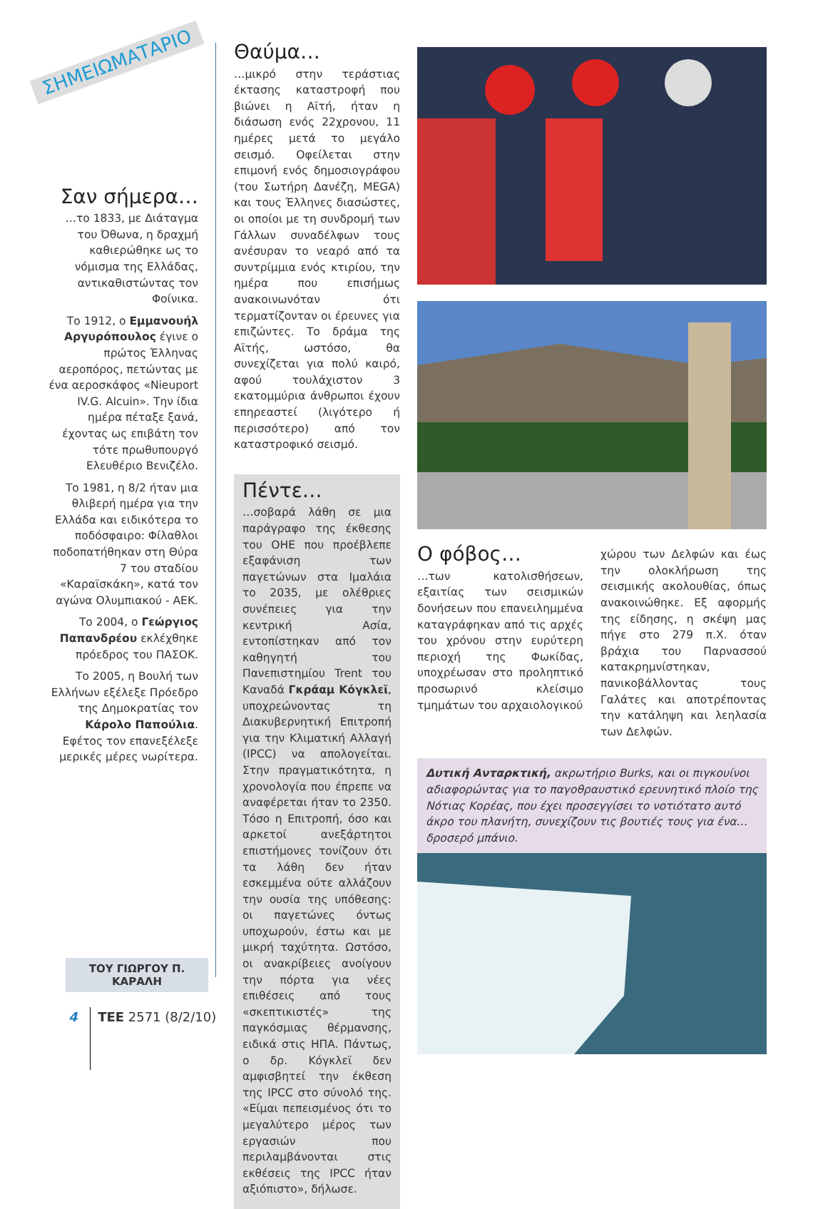ΣΗΜΕΙΩΜΑΤΑΡΙΟ
Σαν σήμερα…
…το 1833, με Διάταγμα του Όθωνα, η δραχμή καθιερώθηκε ως το νόμισμα της Ελλάδας, αντικαθιστώντας τον Φοίνικα.
Το 1912, ο Εμμανουήλ Αργυρόπουλος έγινε ο πρώτος Έλληνας αεροπόρος, πετώντας με ένα αεροσκάφος «Nieuport IV.G. Alcuin». Την ίδια ημέρα πέταξε ξανά, έχοντας ως επιβάτη τον τότε πρωθυπουργό Ελευθέριο Βενιζέλο.
Το 1981, η 8/2 ήταν μια θλιβερή ημέρα για την Ελλάδα και ειδικότερα το ποδόσφαιρο: Φίλαθλοι ποδοπατήθηκαν στη Θύρα 7 του σταδίου «Καραϊσκάκη», κατά τον αγώνα Ολυμπιακού - ΑΕΚ.
Το 2004, ο Γεώργιος Παπανδρέου εκλέχθηκε πρόεδρος του ΠΑΣΟΚ.
Το 2005, η Βουλή των Ελλήνων εξέλεξε Πρόεδρο της Δημοκρατίας τον Κάρολο Παπούλια. Εφέτος τον επανεξέλεξε μερικές μέρες νωρίτερα.
ΤΟΥ ΓΙΩΡΓΟΥ Π. ΚΑΡΑΛΗ
Θαύμα…
…μικρό στην τεράστιας έκτασης καταστροφή που βιώνει η Αϊτή, ήταν η διάσωση ενός 22χρονου, 11 ημέρες μετά το μεγάλο σεισμό. Οφείλεται στην επιμονή ενός δημοσιογράφου (του Σωτήρη Δανέζη, MEGA) και τους Έλληνες διασώστες, οι οποίοι με τη συνδρομή των Γάλλων συναδέλφων τους ανέσυραν το νεαρό από τα συντρίμμια ενός κτιρίου, την ημέρα που επισήμως ανακοινωνόταν ότι τερματίζονταν οι έρευνες για επιζώντες. Το δράμα της Αϊτής, ωστόσο, θα συνεχίζεται για πολύ καιρό, αφού τουλάχιστον 3 εκατομμύρια άνθρωποι έχουν επηρεαστεί (λιγότερο ή περισσότερο) από τον καταστροφικό σεισμό.
Πέντε…
…σοβαρά λάθη σε μια παράγραφο της έκθεσης του ΟΗΕ που προέβλεπε εξαφάνιση των παγετώνων στα Ιμαλάια το 2035, με ολέθριες συνέπειες για την κεντρική Ασία, εντοπίστηκαν από τον καθηγητή του Πανεπιστημίου Trent του Καναδά Γκράαμ Κόγκλεϊ, υποχρεώνοντας τη Διακυβερνητική Επιτροπή για την Κλιματική Αλλαγή (IPCC) να απολογείται. Στην πραγματικότητα, η χρονολογία που έπρεπε να αναφέρεται ήταν το 2350. Τόσο η Επιτροπή, όσο και αρκετοί ανεξάρτητοι επιστήμονες τονίζουν ότι τα λάθη δεν ήταν εσκεμμένα ούτε αλλάζουν την ουσία της υπόθεσης: οι παγετώνες όντως υποχωρούν, έστω και με μικρή ταχύτητα. Ωστόσο, οι ανακρίβειες ανοίγουν την πόρτα για νέες επιθέσεις από τους «σκεπτικιστές» της παγκόσμιας θέρμανσης, ειδικά στις ΗΠΑ. Πάντως, ο δρ. Κόγκλεϊ δεν αμφισβητεί την έκθεση της IPCC στο σύνολό της. «Είμαι πεπεισμένος ότι το μεγαλύτερο μέρος των εργασιών που περιλαμβάνονται στις εκθέσεις της IPCC ήταν αξιόπιστο», δήλωσε.
Ο φόβος…
…των κατολισθήσεων, εξαιτίας των σεισμικών δονήσεων που επανειλημμένα καταγράφηκαν από τις αρχές του χρόνου στην ευρύτερη περιοχή της Φωκίδας, υποχρέωσαν στο προληπτικό προσωρινό κλείσιμο τμημάτων του αρχαιολογικού
χώρου των Δελφών και έως την ολοκλήρωση της σεισμικής ακολουθίας, όπως ανακοινώθηκε. Εξ αφορμής της είδησης, η σκέψη μας πήγε στο 279 π.Χ. όταν βράχια του Παρνασσού κατακρημνίστηκαν, πανικοβάλλοντας τους Γαλάτες και αποτρέποντας την κατάληψη και λεηλασία των Δελφών.
Δυτική Ανταρκτική, ακρωτήριο Burks, και οι πιγκουίνοι αδιαφορώντας για το παγοθραυστικό ερευνητικό πλοίο της Νότιας Κορέας, που έχει προσεγγίσει το νοτιότατο αυτό άκρο του πλανήτη, συνεχίζουν τις βουτιές τους για ένα… δροσερό μπάνιο.
4 ΤΕΕ 2571 (8/2/10)